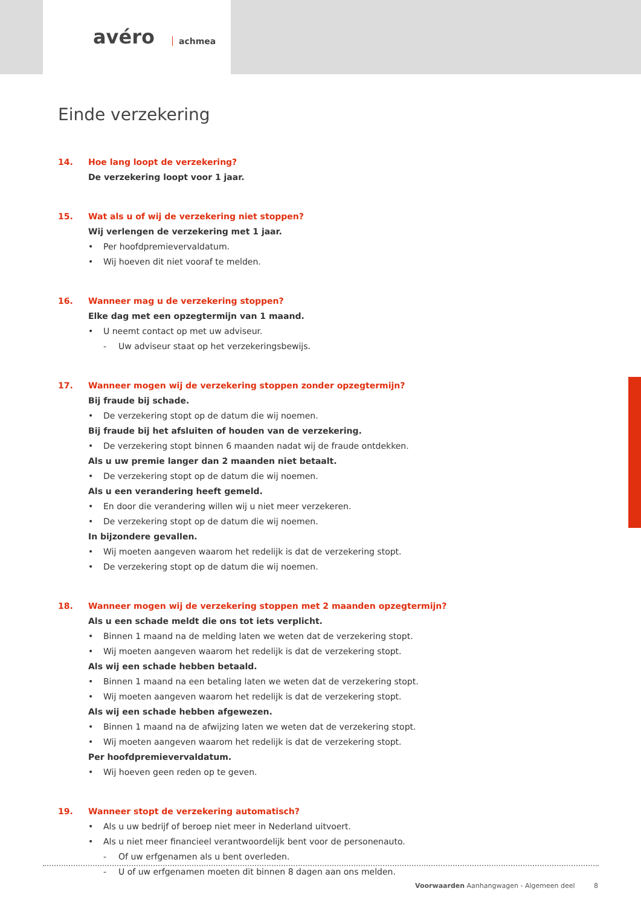avéro achmea
Einde verzekering
14. Hoe lang loopt de verzekering?
De verzekering loopt voor 1 jaar.
15. Wat als u of wij de verzekering niet stoppen?
Wij verlengen de verzekering met 1 jaar.
• Per hoofdpremievervaldatum.
• Wij hoeven dit niet vooraf te melden.
16. Wanneer mag u de verzekering stoppen?
Elke dag met een opzegtermijn van 1 maand.
• U neemt contact op met uw adviseur.
- Uw adviseur staat op het verzekeringsbewijs.
17. Wanneer mogen wij de verzekering stoppen zonder opzegtermijn?
Bij fraude bij schade.
• De verzekering stopt op de datum die wij noemen.
Bij fraude bij het afsluiten of houden van de verzekering.
• De verzekering stopt binnen 6 maanden nadat wij de fraude ontdekken.
Als u uw premie langer dan 2 maanden niet betaalt.
• De verzekering stopt op de datum die wij noemen.
Als u een verandering heeft gemeld.
• En door die verandering willen wij u niet meer verzekeren.
• De verzekering stopt op de datum die wij noemen.
In bijzondere gevallen.
• Wij moeten aangeven waarom het redelijk is dat de verzekering stopt.
• De verzekering stopt op de datum die wij noemen.
18. Wanneer mogen wij de verzekering stoppen met 2 maanden opzegtermijn?
Als u een schade meldt die ons tot iets verplicht.
• Binnen 1 maand na de melding laten we weten dat de verzekering stopt.
• Wij moeten aangeven waarom het redelijk is dat de verzekering stopt.
Als wij een schade hebben betaald.
• Binnen 1 maand na een betaling laten we weten dat de verzekering stopt.
• Wij moeten aangeven waarom het redelijk is dat de verzekering stopt.
Als wij een schade hebben afgewezen.
• Binnen 1 maand na de afwijzing laten we weten dat de verzekering stopt.
• Wij moeten aangeven waarom het redelijk is dat de verzekering stopt.
Per hoofdpremievervaldatum.
• Wij hoeven geen reden op te geven.
19. Wanneer stopt de verzekering automatisch?
• Als u uw bedrijf of beroep niet meer in Nederland uitvoert.
• Als u niet meer financieel verantwoordelijk bent voor de personenauto.
- Of uw erfgenamen als u bent overleden.
- U of uw erfgenamen moeten dit binnen 8 dagen aan ons melden.
Voorwaarden Aanhangwagen - Algemeen deel 8